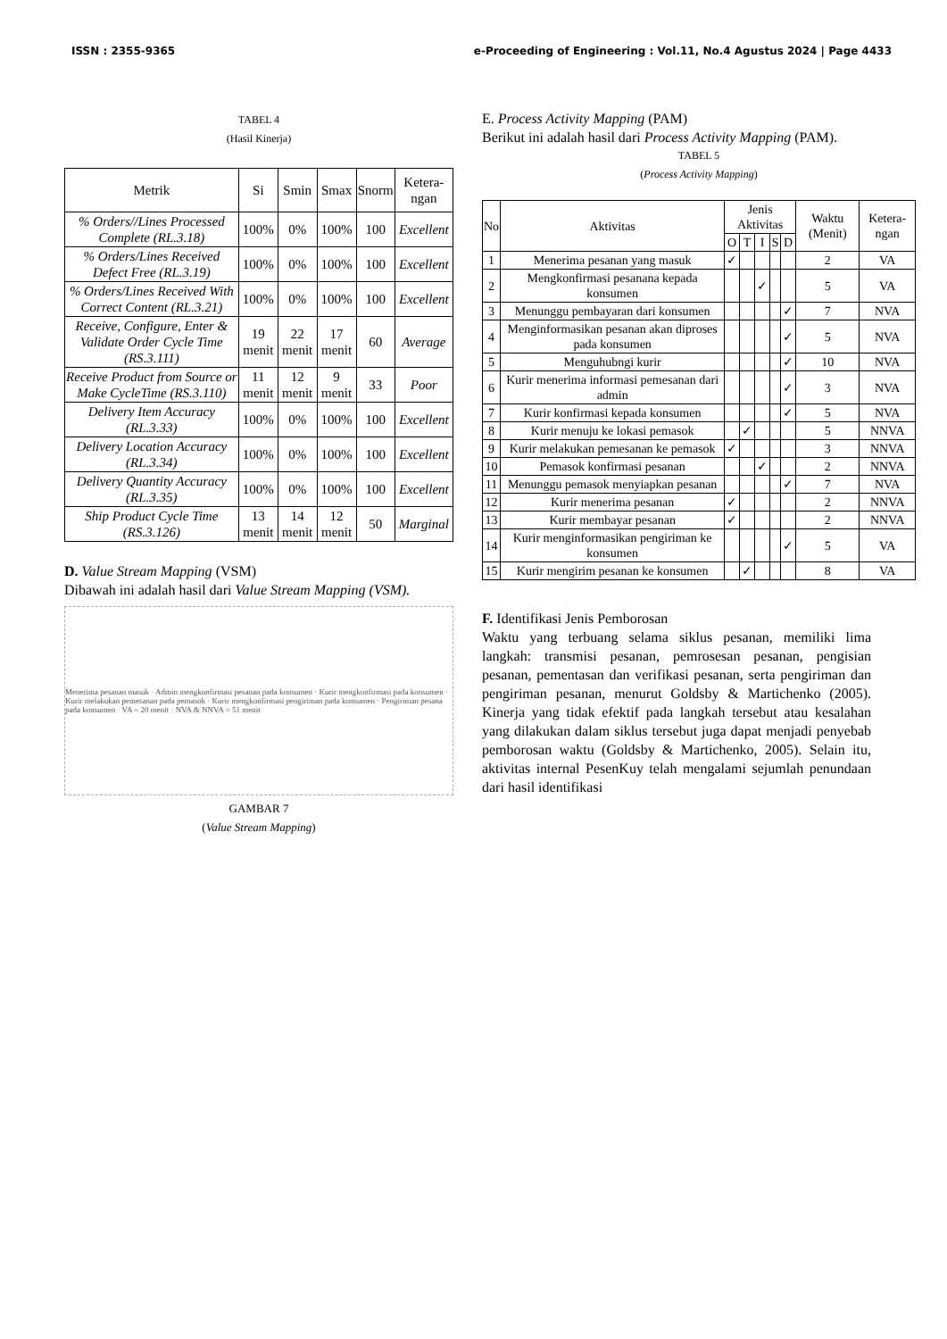ISSN : 2355-9365 e-Proceeding of Engineering : Vol.11, No.4 Agustus 2024 | Page 4433
TABEL 4
(Hasil Kinerja)
| Metrik | Si | Smin | Smax | Snorm | Ketera-ngan |
| --- | --- | --- | --- | --- | --- |
| % Orders//Lines Processed Complete (RL.3.18) | 100% | 0% | 100% | 100 | Excellent |
| % Orders/Lines Received Defect Free (RL.3.19) | 100% | 0% | 100% | 100 | Excellent |
| % Orders/Lines Received With Correct Content (RL.3.21) | 100% | 0% | 100% | 100 | Excellent |
| Receive, Configure, Enter & Validate Order Cycle Time (RS.3.111) | 19 menit | 22 menit | 17 menit | 60 | Average |
| Receive Product from Source or Make CycleTime (RS.3.110) | 11 menit | 12 menit | 9 menit | 33 | Poor |
| Delivery Item Accuracy (RL.3.33) | 100% | 0% | 100% | 100 | Excellent |
| Delivery Location Accuracy (RL.3.34) | 100% | 0% | 100% | 100 | Excellent |
| Delivery Quantity Accuracy (RL.3.35) | 100% | 0% | 100% | 100 | Excellent |
| Ship Product Cycle Time (RS.3.126) | 13 menit | 14 menit | 12 menit | 50 | Marginal |
D. Value Stream Mapping (VSM)
Dibawah ini adalah hasil dari Value Stream Mapping (VSM).
Menerima pesanan masuk · Admin mengkonfirmasi pesanan pada konsumen · Kurir mengkonfirmasi pada konsumen · Kurir melakukan pemesanan pada pemasok · Kurir mengkonfirmasi pengiriman pada konsumen · Pengiriman pesana pada konsumen · VA = 20 menit · NVA & NNVA = 51 menit
GAMBAR 7
(Value Stream Mapping)
E. Process Activity Mapping (PAM)
Berikut ini adalah hasil dari Process Activity Mapping (PAM).
TABEL 5
(Process Activity Mapping)
| No | Aktivitas | Jenis Aktivitas | | | | | Waktu (Menit) | Ketera-ngan |
| --- | --- | --- | --- | --- | --- | --- | --- | --- |
| | | O | T | I | S | D | | |
| 1 | Menerima pesanan yang masuk | ✓ | | | | | 2 | VA |
| 2 | Mengkonfirmasi pesanana kepada konsumen | | | ✓ | | | 5 | VA |
| 3 | Menunggu pembayaran dari konsumen | | | | | ✓ | 7 | NVA |
| 4 | Menginformasikan pesanan akan diproses pada konsumen | | | | | ✓ | 5 | NVA |
| 5 | Menguhubngi kurir | | | | | ✓ | 10 | NVA |
| 6 | Kurir menerima informasi pemesanan dari admin | | | | | ✓ | 3 | NVA |
| 7 | Kurir konfirmasi kepada konsumen | | | | | ✓ | 5 | NVA |
| 8 | Kurir menuju ke lokasi pemasok | | ✓ | | | | 5 | NNVA |
| 9 | Kurir melakukan pemesanan ke pemasok | ✓ | | | | | 3 | NNVA |
| 10 | Pemasok konfirmasi pesanan | | | ✓ | | | 2 | NNVA |
| 11 | Menunggu pemasok menyiapkan pesanan | | | | | ✓ | 7 | NVA |
| 12 | Kurir menerima pesanan | ✓ | | | | | 2 | NNVA |
| 13 | Kurir membayar pesanan | ✓ | | | | | 2 | NNVA |
| 14 | Kurir menginformasikan pengiriman ke konsumen | | | | | ✓ | 5 | VA |
| 15 | Kurir mengirim pesanan ke konsumen | | ✓ | | | | 8 | VA |
F. Identifikasi Jenis Pemborosan
Waktu yang terbuang selama siklus pesanan, memiliki lima langkah: transmisi pesanan, pemrosesan pesanan, pengisian pesanan, pementasan dan verifikasi pesanan, serta pengiriman dan pengiriman pesanan, menurut Goldsby & Martichenko (2005). Kinerja yang tidak efektif pada langkah tersebut atau kesalahan yang dilakukan dalam siklus tersebut juga dapat menjadi penyebab pemborosan waktu (Goldsby & Martichenko, 2005). Selain itu, aktivitas internal PesenKuy telah mengalami sejumlah penundaan dari hasil identifikasi